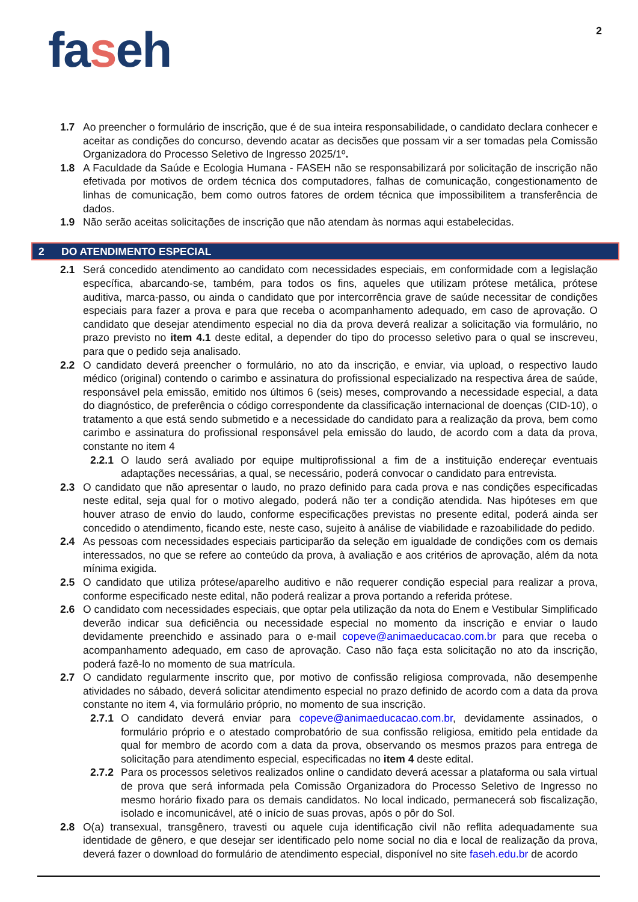2
faseh
1.7 Ao preencher o formulário de inscrição, que é de sua inteira responsabilidade, o candidato declara conhecer e aceitar as condições do concurso, devendo acatar as decisões que possam vir a ser tomadas pela Comissão Organizadora do Processo Seletivo de Ingresso 2025/1º.
1.8 A Faculdade da Saúde e Ecologia Humana - FASEH não se responsabilizará por solicitação de inscrição não efetivada por motivos de ordem técnica dos computadores, falhas de comunicação, congestionamento de linhas de comunicação, bem como outros fatores de ordem técnica que impossibilitem a transferência de dados.
1.9 Não serão aceitas solicitações de inscrição que não atendam às normas aqui estabelecidas.
2 DO ATENDIMENTO ESPECIAL
2.1 Será concedido atendimento ao candidato com necessidades especiais, em conformidade com a legislação específica, abarcando-se, também, para todos os fins, aqueles que utilizam prótese metálica, prótese auditiva, marca-passo, ou ainda o candidato que por intercorrência grave de saúde necessitar de condições especiais para fazer a prova e para que receba o acompanhamento adequado, em caso de aprovação. O candidato que desejar atendimento especial no dia da prova deverá realizar a solicitação via formulário, no prazo previsto no item 4.1 deste edital, a depender do tipo do processo seletivo para o qual se inscreveu, para que o pedido seja analisado.
2.2 O candidato deverá preencher o formulário, no ato da inscrição, e enviar, via upload, o respectivo laudo médico (original) contendo o carimbo e assinatura do profissional especializado na respectiva área de saúde, responsável pela emissão, emitido nos últimos 6 (seis) meses, comprovando a necessidade especial, a data do diagnóstico, de preferência o código correspondente da classificação internacional de doenças (CID-10), o tratamento a que está sendo submetido e a necessidade do candidato para a realização da prova, bem como carimbo e assinatura do profissional responsável pela emissão do laudo, de acordo com a data da prova, constante no item 4
2.2.1
O laudo será avaliado por equipe multiprofissional a fim de a instituição endereçar eventuais adaptações necessárias, a qual, se necessário, poderá convocar o candidato para entrevista.
2.3 O candidato que não apresentar o laudo, no prazo definido para cada prova e nas condições especificadas neste edital, seja qual for o motivo alegado, poderá não ter a condição atendida. Nas hipóteses em que houver atraso de envio do laudo, conforme especificações previstas no presente edital, poderá ainda ser concedido o atendimento, ficando este, neste caso, sujeito à análise de viabilidade e razoabilidade do pedido.
2.4 As pessoas com necessidades especiais participarão da seleção em igualdade de condições com os demais interessados, no que se refere ao conteúdo da prova, à avaliação e aos critérios de aprovação, além da nota mínima exigida.
2.5 O candidato que utiliza prótese/aparelho auditivo e não requerer condição especial para realizar a prova, conforme especificado neste edital, não poderá realizar a prova portando a referida prótese.
2.6 O candidato com necessidades especiais, que optar pela utilização da nota do Enem e Vestibular Simplificado deverão indicar sua deficiência ou necessidade especial no momento da inscrição e enviar o laudo devidamente preenchido e assinado para o e-mail copeve@animaeducacao.com.br para que receba o acompanhamento adequado, em caso de aprovação. Caso não faça esta solicitação no ato da inscrição, poderá fazê-lo no momento de sua matrícula.
2.7 O candidato regularmente inscrito que, por motivo de confissão religiosa comprovada, não desempenhe atividades no sábado, deverá solicitar atendimento especial no prazo definido de acordo com a data da prova constante no item 4, via formulário próprio, no momento de sua inscrição.
2.7.1
O candidato deverá enviar para copeve@animaeducacao.com.br, devidamente assinados, o formulário próprio e o atestado comprobatório de sua confissão religiosa, emitido pela entidade da qual for membro de acordo com a data da prova, observando os mesmos prazos para entrega de solicitação para atendimento especial, especificadas no item 4 deste edital.
2.7.2
Para os processos seletivos realizados online o candidato deverá acessar a plataforma ou sala virtual de prova que será informada pela Comissão Organizadora do Processo Seletivo de Ingresso no mesmo horário fixado para os demais candidatos. No local indicado, permanecerá sob fiscalização, isolado e incomunicável, até o início de suas provas, após o pôr do Sol.
2.8 O(a) transexual, transgênero, travesti ou aquele cuja identificação civil não reflita adequadamente sua identidade de gênero, e que desejar ser identificado pelo nome social no dia e local de realização da prova, deverá fazer o download do formulário de atendimento especial, disponível no site faseh.edu.br de acordo